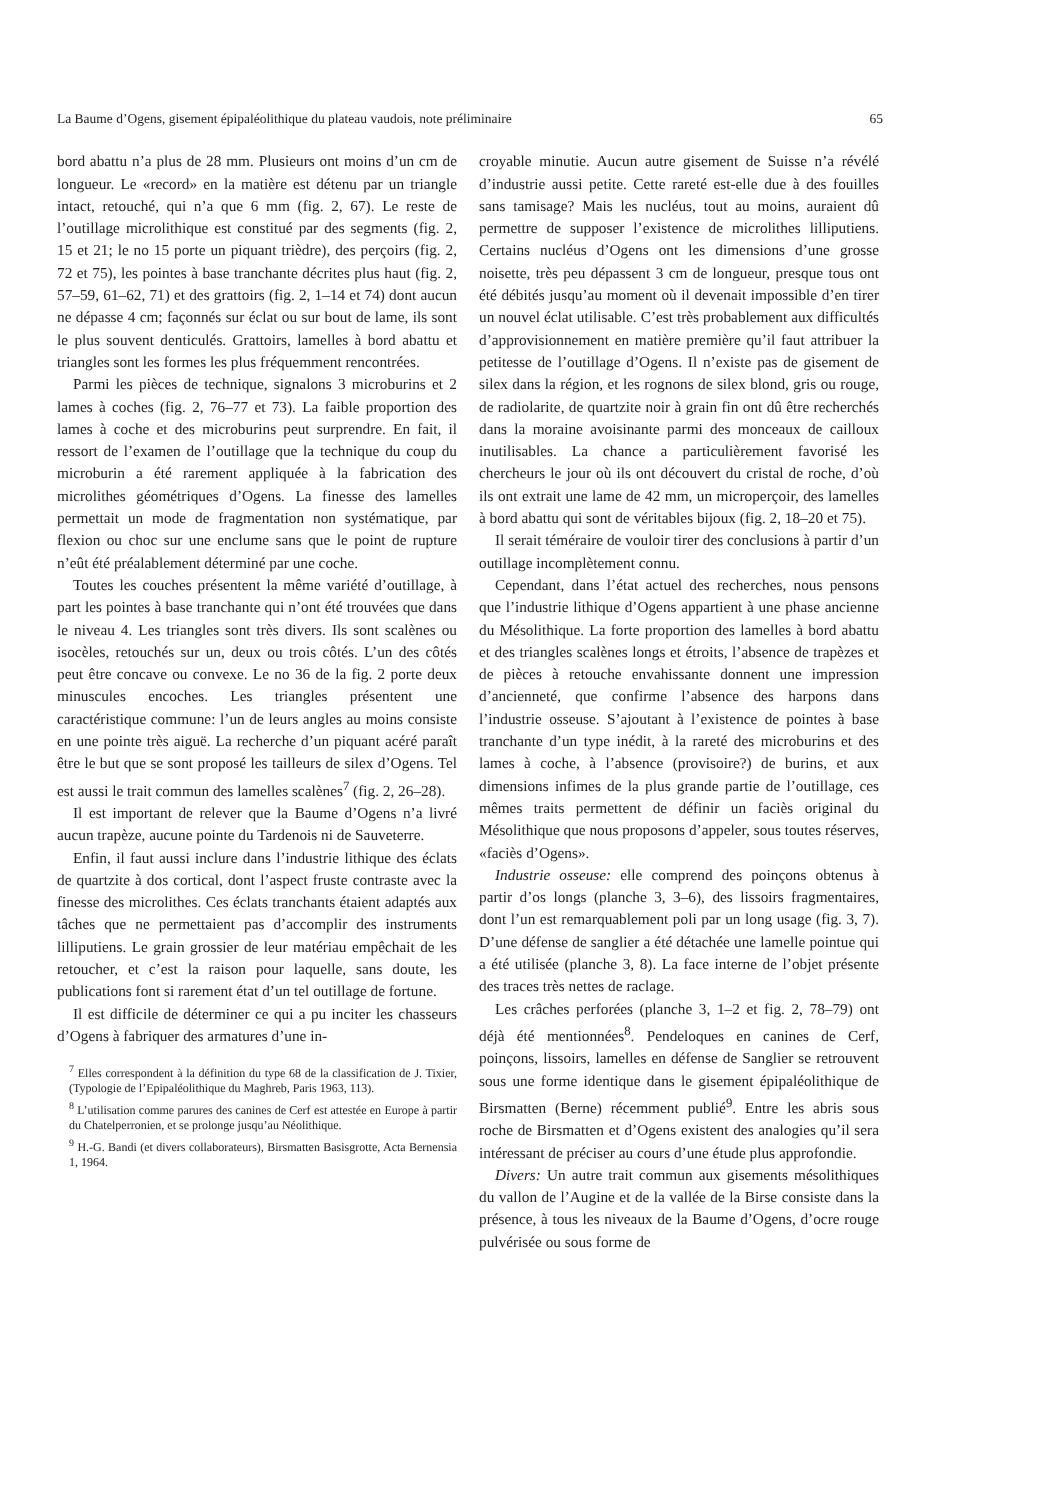La Baume d’Ogens, gisement épipaléolithique du plateau vaudois, note préliminaire 65
bord abattu n’a plus de 28 mm. Plusieurs ont moins d’un cm de longueur. Le «record» en la matière est détenu par un triangle intact, retouché, qui n’a que 6 mm (fig. 2, 67). Le reste de l’outillage microlithique est constitué par des segments (fig. 2, 15 et 21; le no 15 porte un piquant trièdre), des perçoirs (fig. 2, 72 et 75), les pointes à base tranchante décrites plus haut (fig. 2, 57–59, 61–62, 71) et des grattoirs (fig. 2, 1–14 et 74) dont aucun ne dépasse 4 cm; façonnés sur éclat ou sur bout de lame, ils sont le plus souvent denticulés. Grattoirs, lamelles à bord abattu et triangles sont les formes les plus fréquemment rencontrées.
Parmi les pièces de technique, signalons 3 microburins et 2 lames à coches (fig. 2, 76–77 et 73). La faible proportion des lames à coche et des microburins peut surprendre. En fait, il ressort de l’examen de l’outillage que la technique du coup du microburin a été rarement appliquée à la fabrication des microlithes géométriques d’Ogens. La finesse des lamelles permettait un mode de fragmentation non systématique, par flexion ou choc sur une enclume sans que le point de rupture n’eût été préalablement déterminé par une coche.
Toutes les couches présentent la même variété d’outillage, à part les pointes à base tranchante qui n’ont été trouvées que dans le niveau 4. Les triangles sont très divers. Ils sont scalènes ou isocèles, retouchés sur un, deux ou trois côtés. L’un des côtés peut être concave ou convexe. Le no 36 de la fig. 2 porte deux minuscules encoches. Les triangles présentent une caractéristique commune: l’un de leurs angles au moins consiste en une pointe très aiguë. La recherche d’un piquant acéré paraît être le but que se sont proposé les tailleurs de silex d’Ogens. Tel est aussi le trait commun des lamelles scalènes<sup>7</sup> (fig. 2, 26–28).
Il est important de relever que la Baume d’Ogens n’a livré aucun trapèze, aucune pointe du Tardenois ni de Sauveterre.
Enfin, il faut aussi inclure dans l’industrie lithique des éclats de quartzite à dos cortical, dont l’aspect fruste contraste avec la finesse des microlithes. Ces éclats tranchants étaient adaptés aux tâches que ne permettaient pas d’accomplir des instruments lilliputiens. Le grain grossier de leur matériau empêchait de les retoucher, et c’est la raison pour laquelle, sans doute, les publications font si rarement état d’un tel outillage de fortune.
Il est difficile de déterminer ce qui a pu inciter les chasseurs d’Ogens à fabriquer des armatures d’une in-
<sup>7</sup> Elles correspondent à la définition du type 68 de la classification de J. Tixier, (Typologie de l’Epipaléolithique du Maghreb, Paris 1963, 113).
<sup>8</sup> L’utilisation comme parures des canines de Cerf est attestée en Europe à partir du Chatelperronien, et se prolonge jusqu’au Néolithique.
<sup>9</sup> H.-G. Bandi (et divers collaborateurs), Birsmatten Basisgrotte, Acta Bernensia 1, 1964.
croyable minutie. Aucun autre gisement de Suisse n’a révélé d’industrie aussi petite. Cette rareté est-elle due à des fouilles sans tamisage? Mais les nucléus, tout au moins, auraient dû permettre de supposer l’existence de microlithes lilliputiens. Certains nucléus d’Ogens ont les dimensions d’une grosse noisette, très peu dépassent 3 cm de longueur, presque tous ont été débités jusqu’au moment où il devenait impossible d’en tirer un nouvel éclat utilisable. C’est très probablement aux difficultés d’approvisionnement en matière première qu’il faut attribuer la petitesse de l’outillage d’Ogens. Il n’existe pas de gisement de silex dans la région, et les rognons de silex blond, gris ou rouge, de radiolarite, de quartzite noir à grain fin ont dû être recherchés dans la moraine avoisinante parmi des monceaux de cailloux inutilisables. La chance a particulièrement favorisé les chercheurs le jour où ils ont découvert du cristal de roche, d’où ils ont extrait une lame de 42 mm, un microperçoir, des lamelles à bord abattu qui sont de véritables bijoux (fig. 2, 18–20 et 75).
Il serait téméraire de vouloir tirer des conclusions à partir d’un outillage incomplètement connu.
Cependant, dans l’état actuel des recherches, nous pensons que l’industrie lithique d’Ogens appartient à une phase ancienne du Mésolithique. La forte proportion des lamelles à bord abattu et des triangles scalènes longs et étroits, l’absence de trapèzes et de pièces à retouche envahissante donnent une impression d’ancienneté, que confirme l’absence des harpons dans l’industrie osseuse. S’ajoutant à l’existence de pointes à base tranchante d’un type inédit, à la rareté des microburins et des lames à coche, à l’absence (provisoire?) de burins, et aux dimensions infimes de la plus grande partie de l’outillage, ces mêmes traits permettent de définir un faciès original du Mésolithique que nous proposons d’appeler, sous toutes réserves, «faciès d’Ogens».
Industrie osseuse: elle comprend des poinçons obtenus à partir d’os longs (planche 3, 3–6), des lissoirs fragmentaires, dont l’un est remarquablement poli par un long usage (fig. 3, 7). D’une défense de sanglier a été détachée une lamelle pointue qui a été utilisée (planche 3, 8). La face interne de l’objet présente des traces très nettes de raclage.
Les crâches perforées (planche 3, 1–2 et fig. 2, 78–79) ont déjà été mentionnées<sup>8</sup>. Pendeloques en canines de Cerf, poinçons, lissoirs, lamelles en défense de Sanglier se retrouvent sous une forme identique dans le gisement épipaléolithique de Birsmatten (Berne) récemment publié<sup>9</sup>. Entre les abris sous roche de Birsmatten et d’Ogens existent des analogies qu’il sera intéressant de préciser au cours d’une étude plus approfondie.
Divers: Un autre trait commun aux gisements mésolithiques du vallon de l’Augine et de la vallée de la Birse consiste dans la présence, à tous les niveaux de la Baume d’Ogens, d’ocre rouge pulvérisée ou sous forme de